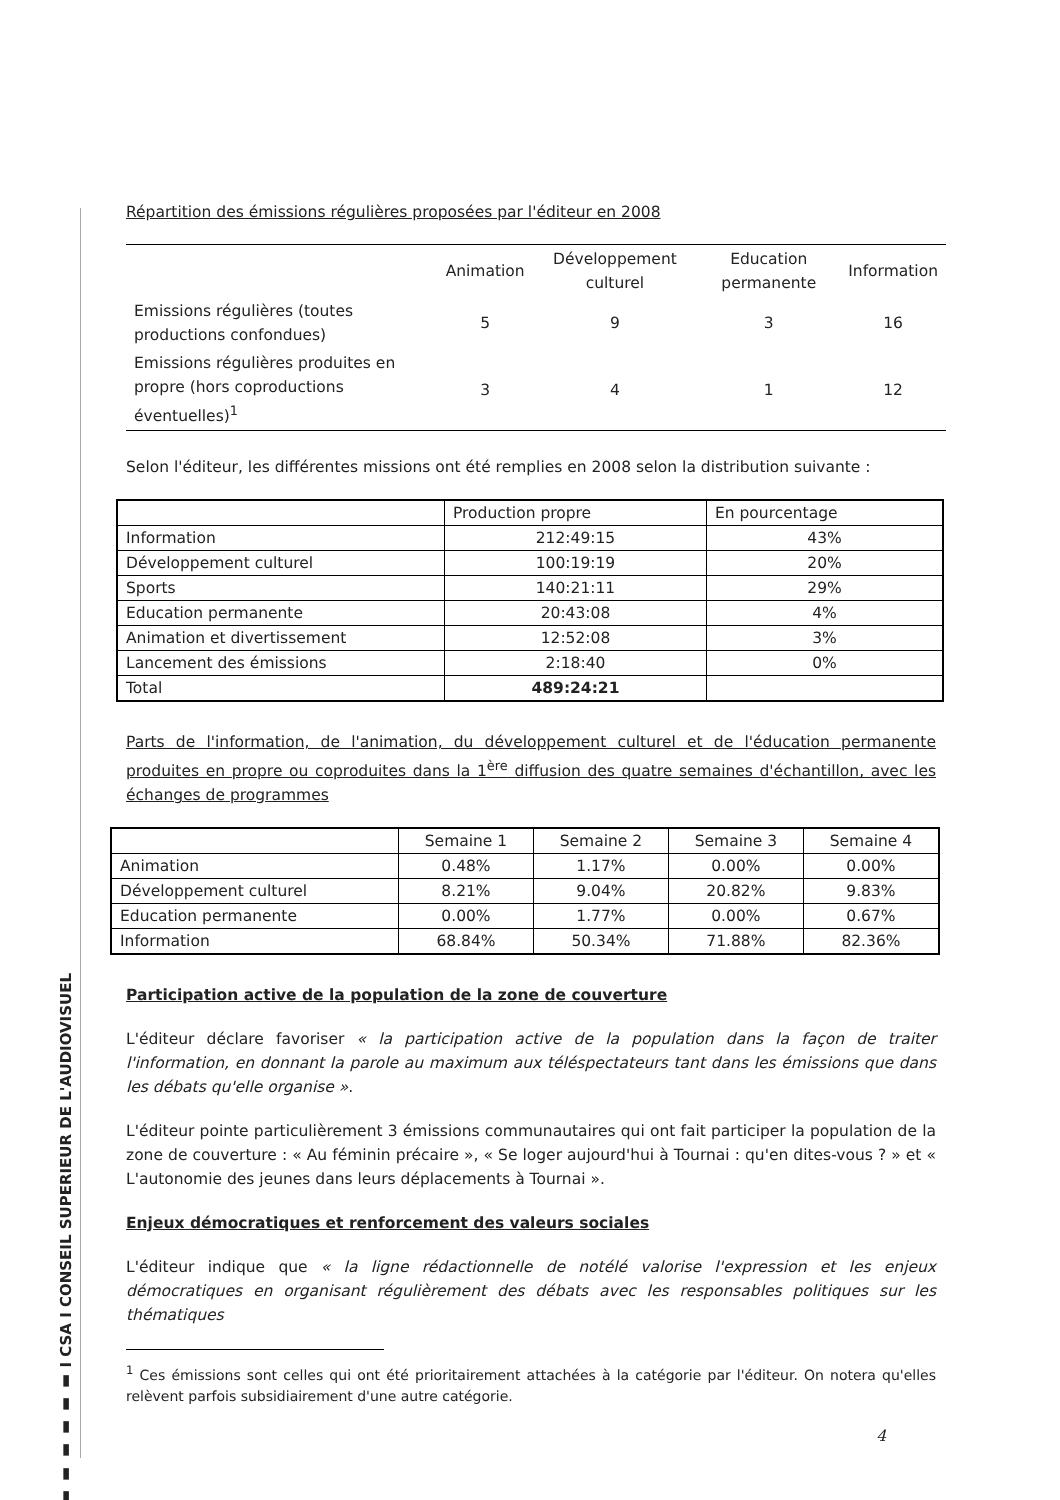▮ ▮ ▮ ▮ ▮ ▮ I CSA I CONSEIL SUPERIEUR DE L'AUDIOVISUEL
Répartition des émissions régulières proposées par l'éditeur en 2008
| | Animation | Développement culturel | Education permanente | Information |
| --- | --- | --- | --- | --- |
| Emissions régulières (toutes productions confondues) | 5 | 9 | 3 | 16 |
| Emissions régulières produites en propre (hors coproductions éventuelles)<sup>1</sup> | 3 | 4 | 1 | 12 |
Selon l'éditeur, les différentes missions ont été remplies en 2008 selon la distribution suivante :
| | Production propre | En pourcentage |
| --- | --- | --- |
| Information | 212:49:15 | 43% |
| Développement culturel | 100:19:19 | 20% |
| Sports | 140:21:11 | 29% |
| Education permanente | 20:43:08 | 4% |
| Animation et divertissement | 12:52:08 | 3% |
| Lancement des émissions | 2:18:40 | 0% |
| Total | 489:24:21 | |
Parts de l'information, de l'animation, du développement culturel et de l'éducation permanente produites en propre ou coproduites dans la 1<sup>ère</sup> diffusion des quatre semaines d'échantillon, avec les échanges de programmes
| | Semaine 1 | Semaine 2 | Semaine 3 | Semaine 4 |
| --- | --- | --- | --- | --- |
| Animation | 0.48% | 1.17% | 0.00% | 0.00% |
| Développement culturel | 8.21% | 9.04% | 20.82% | 9.83% |
| Education permanente | 0.00% | 1.77% | 0.00% | 0.67% |
| Information | 68.84% | 50.34% | 71.88% | 82.36% |
Participation active de la population de la zone de couverture
L'éditeur déclare favoriser « la participation active de la population dans la façon de traiter l'information, en donnant la parole au maximum aux téléspectateurs tant dans les émissions que dans les débats qu'elle organise ».
L'éditeur pointe particulièrement 3 émissions communautaires qui ont fait participer la population de la zone de couverture : « Au féminin précaire », « Se loger aujourd'hui à Tournai : qu'en dites-vous ? » et « L'autonomie des jeunes dans leurs déplacements à Tournai ».
Enjeux démocratiques et renforcement des valeurs sociales
L'éditeur indique que « la ligne rédactionnelle de notélé valorise l'expression et les enjeux démocratiques en organisant régulièrement des débats avec les responsables politiques sur les thématiques
<sup>1</sup> Ces émissions sont celles qui ont été prioritairement attachées à la catégorie par l'éditeur. On notera qu'elles relèvent parfois subsidiairement d'une autre catégorie.
4